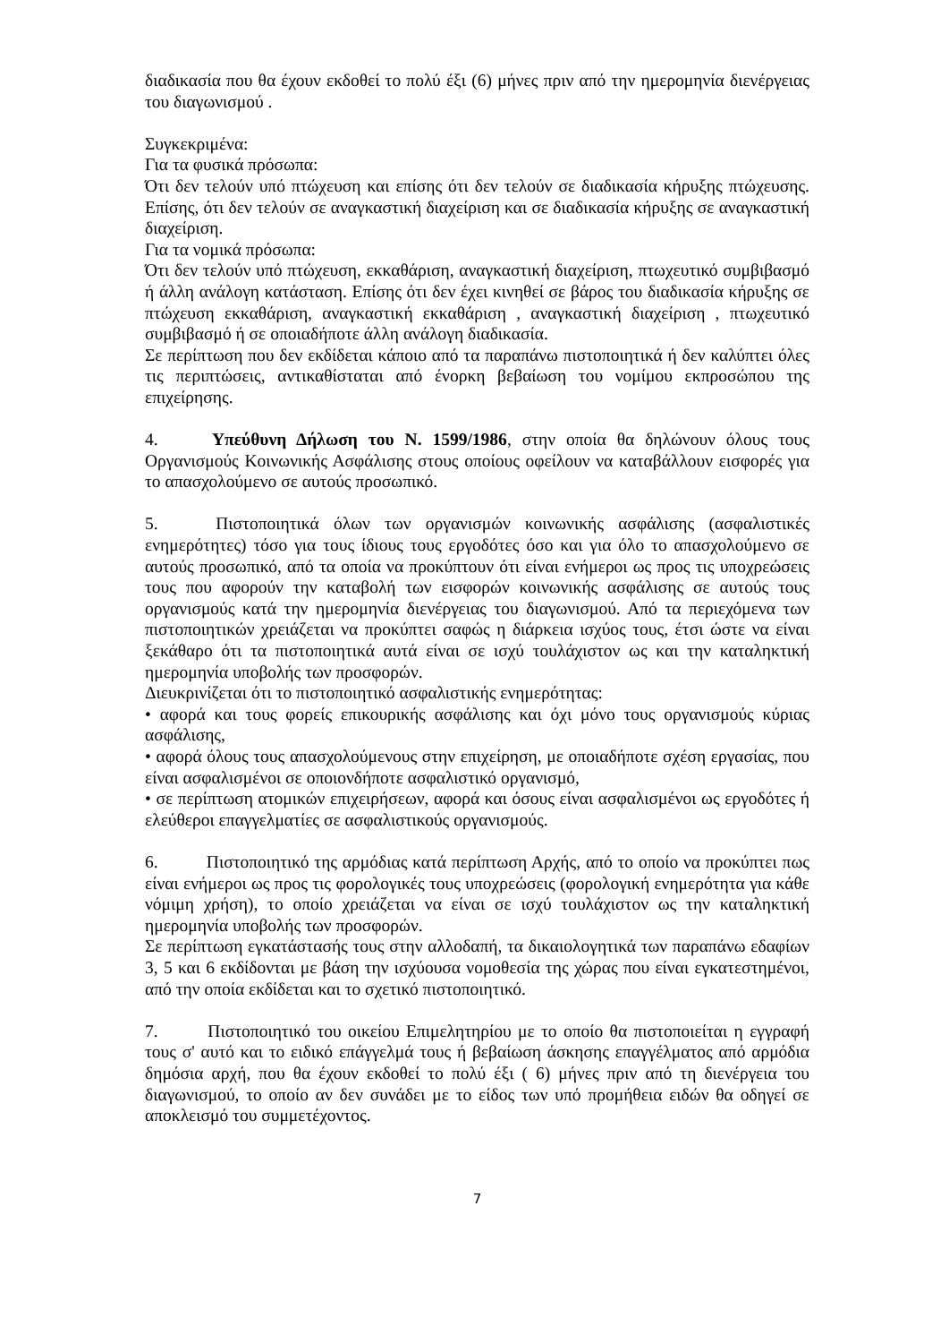διαδικασία που θα έχουν εκδοθεί το πολύ έξι (6) μήνες πριν από την ημερομηνία διενέργειας του διαγωνισμού .
Συγκεκριμένα:
Για τα φυσικά πρόσωπα:
Ότι δεν τελούν υπό πτώχευση και επίσης ότι δεν τελούν σε διαδικασία κήρυξης πτώχευσης. Επίσης, ότι δεν τελούν σε αναγκαστική διαχείριση και σε διαδικασία κήρυξης σε αναγκαστική διαχείριση.
Για τα νομικά πρόσωπα:
Ότι δεν τελούν υπό πτώχευση, εκκαθάριση, αναγκαστική διαχείριση, πτωχευτικό συμβιβασμό ή άλλη ανάλογη κατάσταση. Επίσης ότι δεν έχει κινηθεί σε βάρος του διαδικασία κήρυξης σε πτώχευση εκκαθάριση, αναγκαστική εκκαθάριση , αναγκαστική διαχείριση , πτωχευτικό συμβιβασμό ή σε οποιαδήποτε άλλη ανάλογη διαδικασία.
Σε περίπτωση που δεν εκδίδεται κάποιο από τα παραπάνω πιστοποιητικά ή δεν καλύπτει όλες τις περιπτώσεις, αντικαθίσταται από ένορκη βεβαίωση του νομίμου εκπροσώπου της επιχείρησης.
4. Υπεύθυνη Δήλωση του Ν. 1599/1986, στην οποία θα δηλώνουν όλους τους Οργανισμούς Κοινωνικής Ασφάλισης στους οποίους οφείλουν να καταβάλλουν εισφορές για το απασχολούμενο σε αυτούς προσωπικό.
5. Πιστοποιητικά όλων των οργανισμών κοινωνικής ασφάλισης (ασφαλιστικές ενημερότητες) τόσο για τους ίδιους τους εργοδότες όσο και για όλο το απασχολούμενο σε αυτούς προσωπικό, από τα οποία να προκύπτουν ότι είναι ενήμεροι ως προς τις υποχρεώσεις τους που αφορούν την καταβολή των εισφορών κοινωνικής ασφάλισης σε αυτούς τους οργανισμούς κατά την ημερομηνία διενέργειας του διαγωνισμού. Από τα περιεχόμενα των πιστοποιητικών χρειάζεται να προκύπτει σαφώς η διάρκεια ισχύος τους, έτσι ώστε να είναι ξεκάθαρο ότι τα πιστοποιητικά αυτά είναι σε ισχύ τουλάχιστον ως και την καταληκτική ημερομηνία υποβολής των προσφορών.
Διευκρινίζεται ότι το πιστοποιητικό ασφαλιστικής ενημερότητας:
• αφορά και τους φορείς επικουρικής ασφάλισης και όχι μόνο τους οργανισμούς κύριας ασφάλισης,
• αφορά όλους τους απασχολούμενους στην επιχείρηση, με οποιαδήποτε σχέση εργασίας, που είναι ασφαλισμένοι σε οποιονδήποτε ασφαλιστικό οργανισμό,
• σε περίπτωση ατομικών επιχειρήσεων, αφορά και όσους είναι ασφαλισμένοι ως εργοδότες ή ελεύθεροι επαγγελματίες σε ασφαλιστικούς οργανισμούς.
6. Πιστοποιητικό της αρμόδιας κατά περίπτωση Αρχής, από το οποίο να προκύπτει πως είναι ενήμεροι ως προς τις φορολογικές τους υποχρεώσεις (φορολογική ενημερότητα για κάθε νόμιμη χρήση), το οποίο χρειάζεται να είναι σε ισχύ τουλάχιστον ως την καταληκτική ημερομηνία υποβολής των προσφορών.
Σε περίπτωση εγκατάστασής τους στην αλλοδαπή, τα δικαιολογητικά των παραπάνω εδαφίων 3, 5 και 6 εκδίδονται με βάση την ισχύουσα νομοθεσία της χώρας που είναι εγκατεστημένοι, από την οποία εκδίδεται και το σχετικό πιστοποιητικό.
7. Πιστοποιητικό του οικείου Επιμελητηρίου με το οποίο θα πιστοποιείται η εγγραφή τους σ' αυτό και το ειδικό επάγγελμά τους ή βεβαίωση άσκησης επαγγέλματος από αρμόδια δημόσια αρχή, που θα έχουν εκδοθεί το πολύ έξι ( 6) μήνες πριν από τη διενέργεια του διαγωνισμού, το οποίο αν δεν συνάδει με το είδος των υπό προμήθεια ειδών θα οδηγεί σε αποκλεισμό του συμμετέχοντος.
7